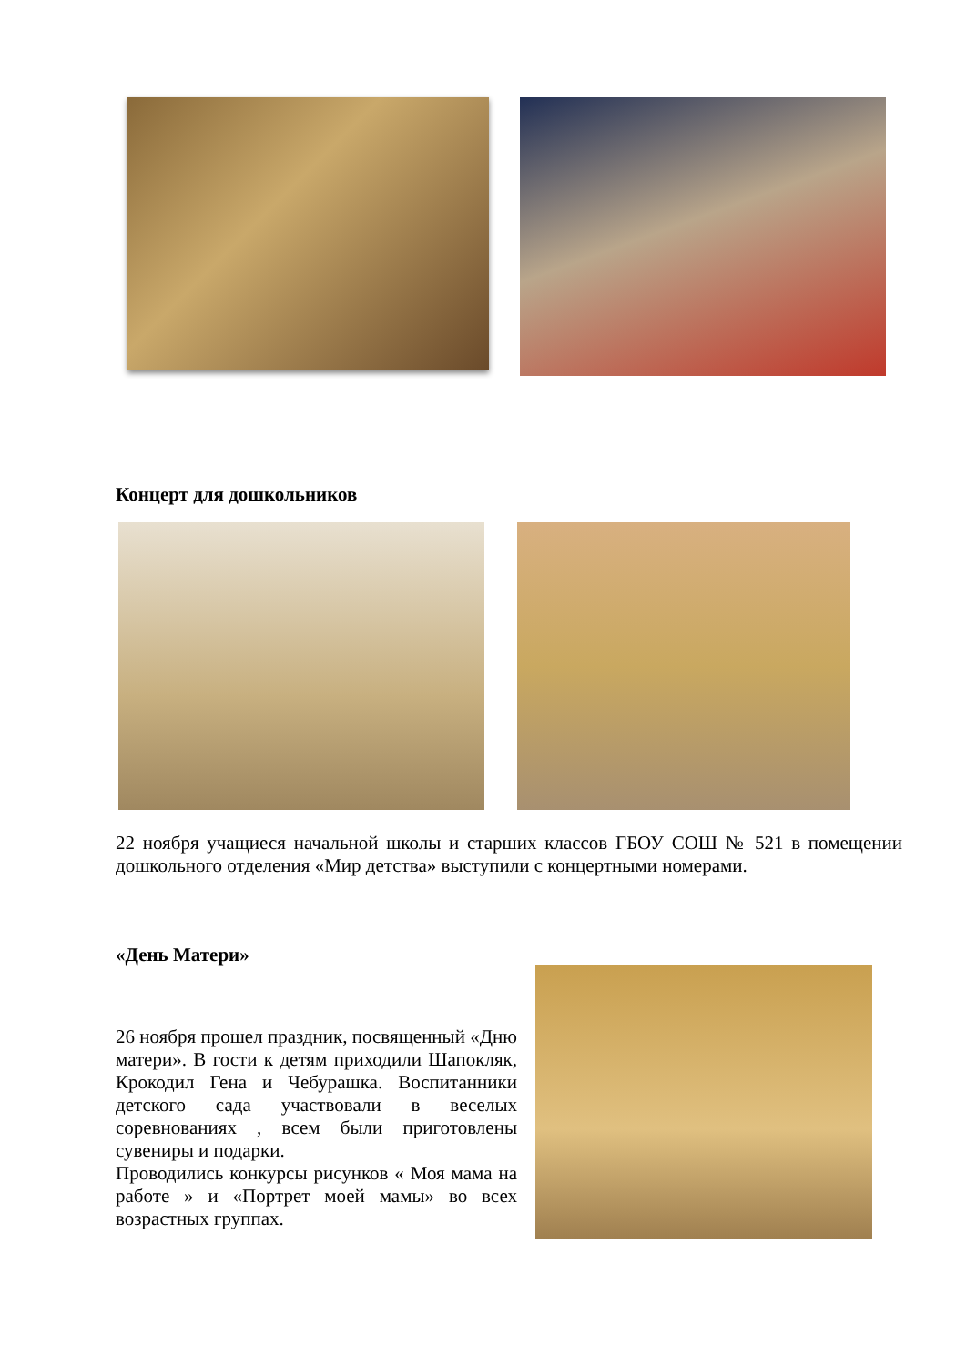Концерт для дошкольников
22 ноября учащиеся начальной школы и старших классов ГБОУ СОШ № 521 в помещении дошкольного отделения «Мир детства» выступили с концертными номерами.
«День Матери»
26 ноября прошел праздник, посвященный «Дню матери». В гости к детям приходили Шапокляк, Крокодил Гена и Чебурашка. Воспитанники детского сада участвовали в веселых соревнованиях , всем были приготовлены сувениры и подарки.
Проводились конкурсы рисунков « Моя мама на работе » и «Портрет моей мамы» во всех возрастных группах.